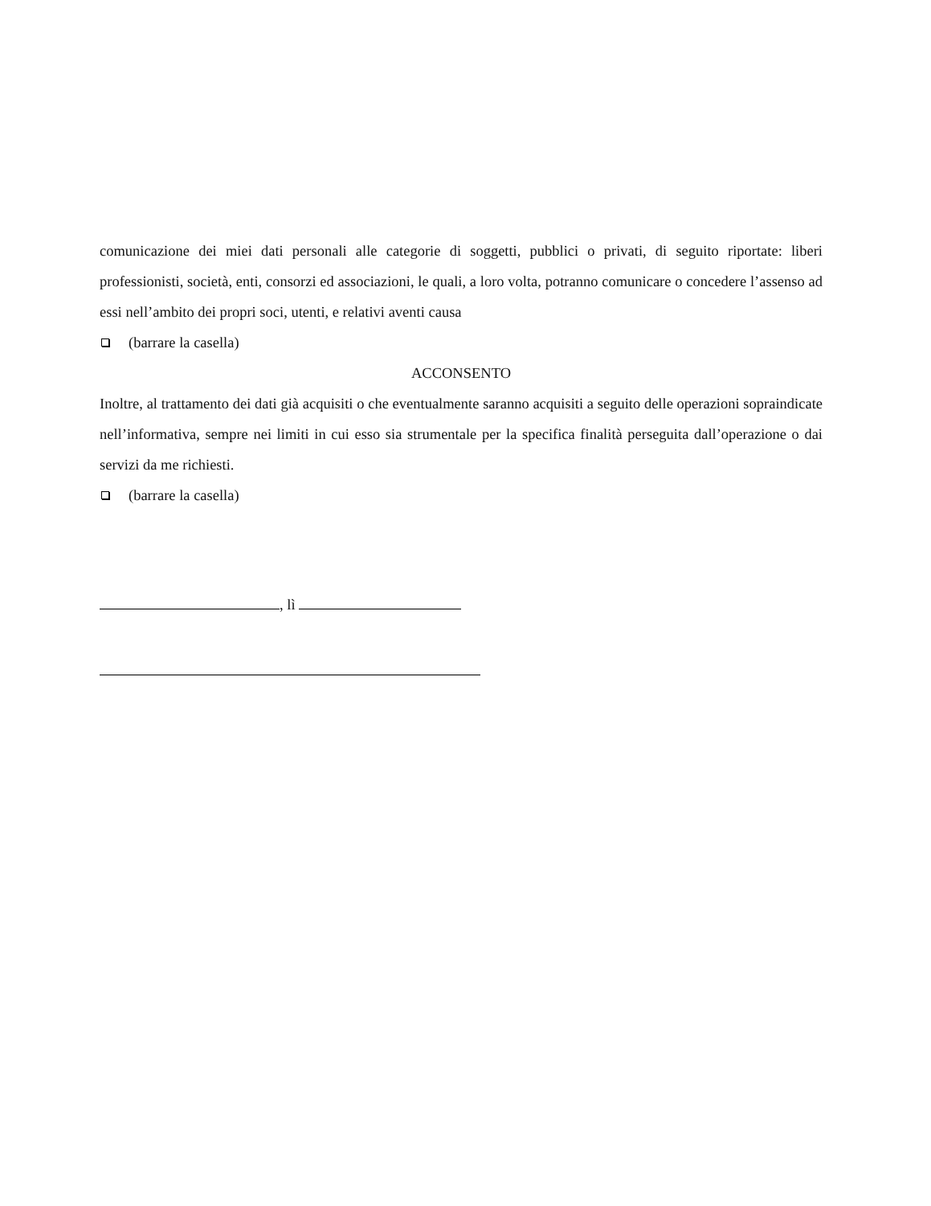comunicazione dei miei dati personali alle categorie di soggetti, pubblici o privati, di seguito riportate: liberi professionisti, società, enti, consorzi ed associazioni, le quali, a loro volta, potranno comunicare o concedere l’assenso ad essi nell’ambito dei propri soci, utenti, e relativi aventi causa
(barrare la casella)
ACCONSENTO
Inoltre, al trattamento dei dati già acquisiti o che eventualmente saranno acquisiti a seguito delle operazioni sopraindicate nell’informativa, sempre nei limiti in cui esso sia strumentale per la specifica finalità perseguita dall’operazione o dai servizi da me richiesti.
(barrare la casella)
, lì